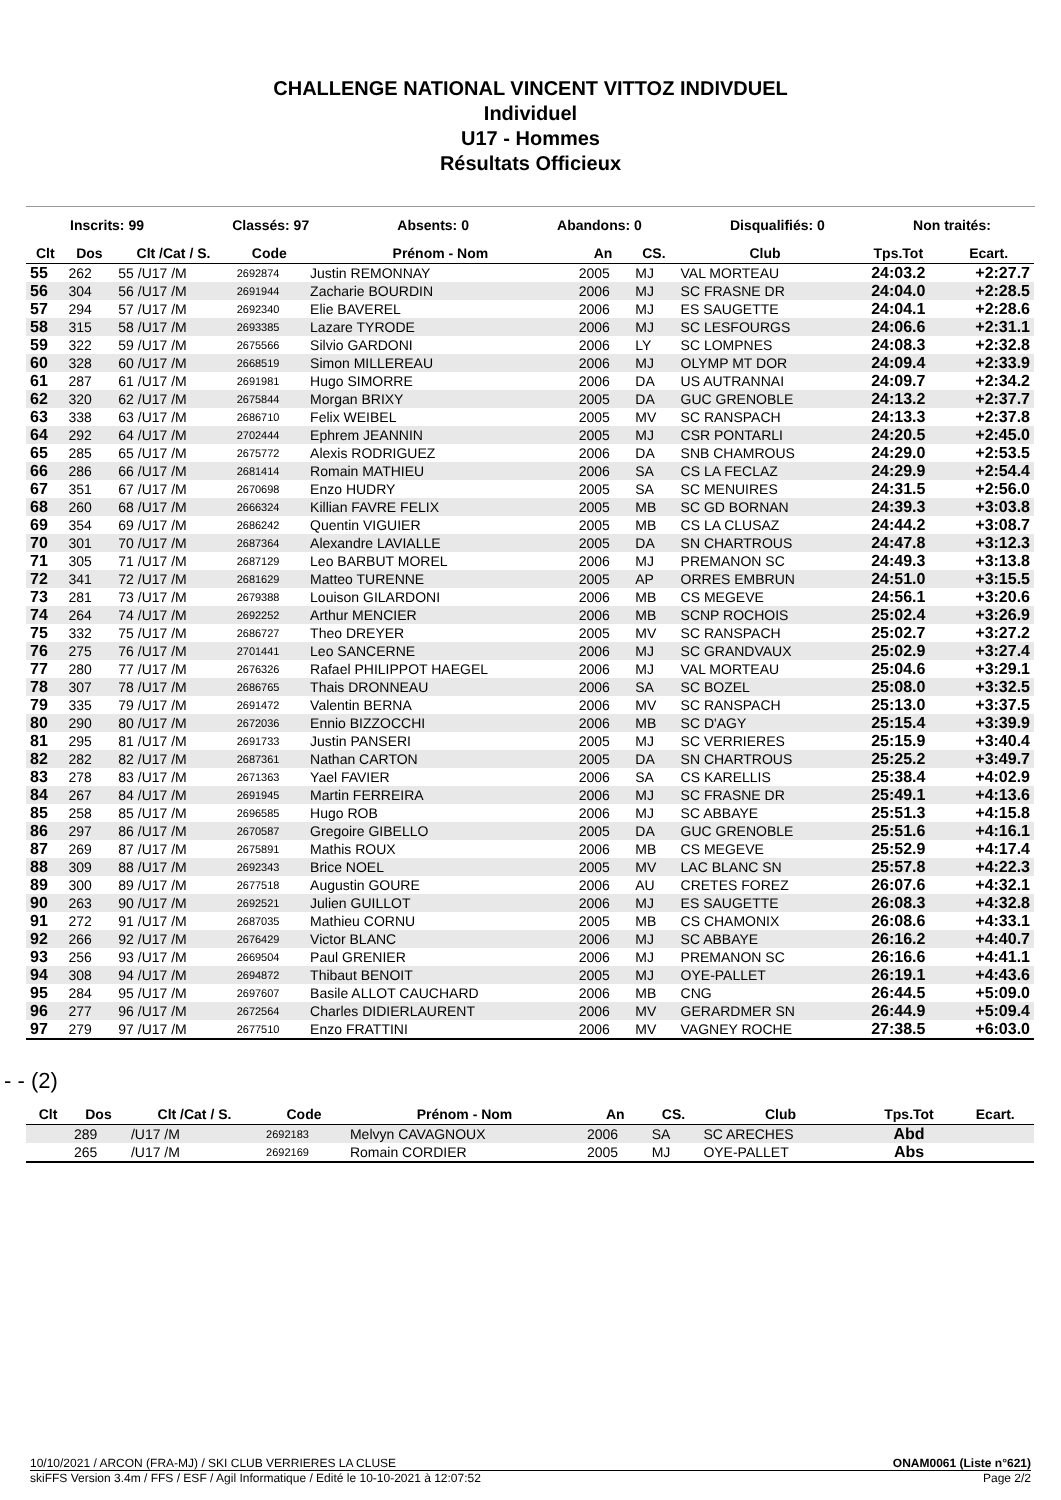CHALLENGE NATIONAL VINCENT VITTOZ INDIVDUEL
Individuel
U17 - Hommes
Résultats Officieux
Inscrits: 99 Classés: 97 Absents: 0 Abandons: 0 Disqualifiés: 0 Non traités:
| Clt | Dos | Clt /Cat / S. | Code | Prénom - Nom | An | CS. | Club | Tps.Tot | Ecart. |
| --- | --- | --- | --- | --- | --- | --- | --- | --- | --- |
| 55 | 262 | 55 /U17 /M | 2692874 | Justin REMONNAY | 2005 | MJ | VAL MORTEAU | 24:03.2 | +2:27.7 |
| 56 | 304 | 56 /U17 /M | 2691944 | Zacharie BOURDIN | 2006 | MJ | SC FRASNE DR | 24:04.0 | +2:28.5 |
| 57 | 294 | 57 /U17 /M | 2692340 | Elie BAVEREL | 2006 | MJ | ES SAUGETTE | 24:04.1 | +2:28.6 |
| 58 | 315 | 58 /U17 /M | 2693385 | Lazare TYRODE | 2006 | MJ | SC LESFOURGS | 24:06.6 | +2:31.1 |
| 59 | 322 | 59 /U17 /M | 2675566 | Silvio GARDONI | 2006 | LY | SC LOMPNES | 24:08.3 | +2:32.8 |
| 60 | 328 | 60 /U17 /M | 2668519 | Simon MILLEREAU | 2006 | MJ | OLYMP MT DOR | 24:09.4 | +2:33.9 |
| 61 | 287 | 61 /U17 /M | 2691981 | Hugo SIMORRE | 2006 | DA | US AUTRANNAI | 24:09.7 | +2:34.2 |
| 62 | 320 | 62 /U17 /M | 2675844 | Morgan BRIXY | 2005 | DA | GUC GRENOBLE | 24:13.2 | +2:37.7 |
| 63 | 338 | 63 /U17 /M | 2686710 | Felix WEIBEL | 2005 | MV | SC RANSPACH | 24:13.3 | +2:37.8 |
| 64 | 292 | 64 /U17 /M | 2702444 | Ephrem JEANNIN | 2005 | MJ | CSR PONTARLI | 24:20.5 | +2:45.0 |
| 65 | 285 | 65 /U17 /M | 2675772 | Alexis RODRIGUEZ | 2006 | DA | SNB CHAMROUS | 24:29.0 | +2:53.5 |
| 66 | 286 | 66 /U17 /M | 2681414 | Romain MATHIEU | 2006 | SA | CS LA FECLAZ | 24:29.9 | +2:54.4 |
| 67 | 351 | 67 /U17 /M | 2670698 | Enzo HUDRY | 2005 | SA | SC MENUIRES | 24:31.5 | +2:56.0 |
| 68 | 260 | 68 /U17 /M | 2666324 | Killian FAVRE FELIX | 2005 | MB | SC GD BORNAN | 24:39.3 | +3:03.8 |
| 69 | 354 | 69 /U17 /M | 2686242 | Quentin VIGUIER | 2005 | MB | CS LA CLUSAZ | 24:44.2 | +3:08.7 |
| 70 | 301 | 70 /U17 /M | 2687364 | Alexandre LAVIALLE | 2005 | DA | SN CHARTROUS | 24:47.8 | +3:12.3 |
| 71 | 305 | 71 /U17 /M | 2687129 | Leo BARBUT MOREL | 2006 | MJ | PREMANON SC | 24:49.3 | +3:13.8 |
| 72 | 341 | 72 /U17 /M | 2681629 | Matteo TURENNE | 2005 | AP | ORRES EMBRUN | 24:51.0 | +3:15.5 |
| 73 | 281 | 73 /U17 /M | 2679388 | Louison GILARDONI | 2006 | MB | CS MEGEVE | 24:56.1 | +3:20.6 |
| 74 | 264 | 74 /U17 /M | 2692252 | Arthur MENCIER | 2006 | MB | SCNP ROCHOIS | 25:02.4 | +3:26.9 |
| 75 | 332 | 75 /U17 /M | 2686727 | Theo DREYER | 2005 | MV | SC RANSPACH | 25:02.7 | +3:27.2 |
| 76 | 275 | 76 /U17 /M | 2701441 | Leo SANCERNE | 2006 | MJ | SC GRANDVAUX | 25:02.9 | +3:27.4 |
| 77 | 280 | 77 /U17 /M | 2676326 | Rafael PHILIPPOT HAEGEL | 2006 | MJ | VAL MORTEAU | 25:04.6 | +3:29.1 |
| 78 | 307 | 78 /U17 /M | 2686765 | Thais DRONNEAU | 2006 | SA | SC BOZEL | 25:08.0 | +3:32.5 |
| 79 | 335 | 79 /U17 /M | 2691472 | Valentin BERNA | 2006 | MV | SC RANSPACH | 25:13.0 | +3:37.5 |
| 80 | 290 | 80 /U17 /M | 2672036 | Ennio BIZZOCCHI | 2006 | MB | SC D'AGY | 25:15.4 | +3:39.9 |
| 81 | 295 | 81 /U17 /M | 2691733 | Justin PANSERI | 2005 | MJ | SC VERRIERES | 25:15.9 | +3:40.4 |
| 82 | 282 | 82 /U17 /M | 2687361 | Nathan CARTON | 2005 | DA | SN CHARTROUS | 25:25.2 | +3:49.7 |
| 83 | 278 | 83 /U17 /M | 2671363 | Yael FAVIER | 2006 | SA | CS KARELLIS | 25:38.4 | +4:02.9 |
| 84 | 267 | 84 /U17 /M | 2691945 | Martin FERREIRA | 2006 | MJ | SC FRASNE DR | 25:49.1 | +4:13.6 |
| 85 | 258 | 85 /U17 /M | 2696585 | Hugo ROB | 2006 | MJ | SC ABBAYE | 25:51.3 | +4:15.8 |
| 86 | 297 | 86 /U17 /M | 2670587 | Gregoire GIBELLO | 2005 | DA | GUC GRENOBLE | 25:51.6 | +4:16.1 |
| 87 | 269 | 87 /U17 /M | 2675891 | Mathis ROUX | 2006 | MB | CS MEGEVE | 25:52.9 | +4:17.4 |
| 88 | 309 | 88 /U17 /M | 2692343 | Brice NOEL | 2005 | MV | LAC BLANC SN | 25:57.8 | +4:22.3 |
| 89 | 300 | 89 /U17 /M | 2677518 | Augustin GOURE | 2006 | AU | CRETES FOREZ | 26:07.6 | +4:32.1 |
| 90 | 263 | 90 /U17 /M | 2692521 | Julien GUILLOT | 2006 | MJ | ES SAUGETTE | 26:08.3 | +4:32.8 |
| 91 | 272 | 91 /U17 /M | 2687035 | Mathieu CORNU | 2005 | MB | CS CHAMONIX | 26:08.6 | +4:33.1 |
| 92 | 266 | 92 /U17 /M | 2676429 | Victor BLANC | 2006 | MJ | SC ABBAYE | 26:16.2 | +4:40.7 |
| 93 | 256 | 93 /U17 /M | 2669504 | Paul GRENIER | 2006 | MJ | PREMANON SC | 26:16.6 | +4:41.1 |
| 94 | 308 | 94 /U17 /M | 2694872 | Thibaut BENOIT | 2005 | MJ | OYE-PALLET | 26:19.1 | +4:43.6 |
| 95 | 284 | 95 /U17 /M | 2697607 | Basile ALLOT CAUCHARD | 2006 | MB | CNG | 26:44.5 | +5:09.0 |
| 96 | 277 | 96 /U17 /M | 2672564 | Charles DIDIERLAURENT | 2006 | MV | GERARDMER SN | 26:44.9 | +5:09.4 |
| 97 | 279 | 97 /U17 /M | 2677510 | Enzo FRATTINI | 2006 | MV | VAGNEY ROCHE | 27:38.5 | +6:03.0 |
- - (2)
| Clt | Dos | Clt /Cat / S. | Code | Prénom - Nom | An | CS. | Club | Tps.Tot | Ecart. |
| --- | --- | --- | --- | --- | --- | --- | --- | --- | --- |
| | 289 | /U17 /M | 2692183 | Melvyn CAVAGNOUX | 2006 | SA | SC ARECHES | Abd | |
| | 265 | /U17 /M | 2692169 | Romain CORDIER | 2005 | MJ | OYE-PALLET | Abs | |
10/10/2021 / ARCON (FRA-MJ) / SKI CLUB VERRIERES LA CLUSE ONAM0061 (Liste n°621)
skiFFS Version 3.4m / FFS / ESF / Agil Informatique / Edité le 10-10-2021 à 12:07:52 Page 2/2